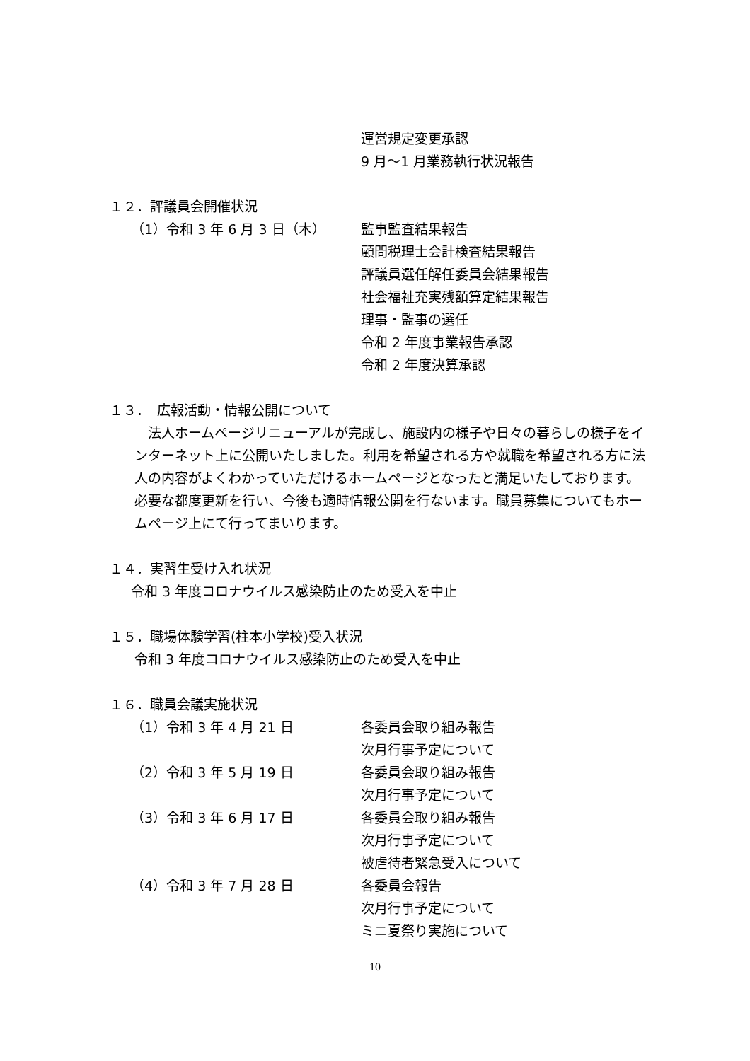運営規定変更承認
9 月～1 月業務執行状況報告
１２．評議員会開催状況
（1）令和 3 年 6 月 3 日（木） 監事監査結果報告
顧問税理士会計検査結果報告
評議員選任解任委員会結果報告
社会福祉充実残額算定結果報告
理事・監事の選任
令和 2 年度事業報告承認
令和 2 年度決算承認
１３．　広報活動・情報公開について
　法人ホームページリニューアルが完成し、施設内の様子や日々の暮らしの様子をインターネット上に公開いたしました。利用を希望される方や就職を希望される方に法人の内容がよくわかっていただけるホームページとなったと満足いたしております。必要な都度更新を行い、今後も適時情報公開を行ないます。職員募集についてもホームページ上にて行ってまいります。
１４．実習生受け入れ状況
令和 3 年度コロナウイルス感染防止のため受入を中止
１５．職場体験学習(柱本小学校)受入状況
令和 3 年度コロナウイルス感染防止のため受入を中止
１６．職員会議実施状況
（1）令和 3 年 4 月 21 日 各委員会取り組み報告
次月行事予定について
（2）令和 3 年 5 月 19 日 各委員会取り組み報告
次月行事予定について
（3）令和 3 年 6 月 17 日 各委員会取り組み報告
次月行事予定について
被虐待者緊急受入について
（4）令和 3 年 7 月 28 日 各委員会報告
次月行事予定について
ミニ夏祭り実施について
10